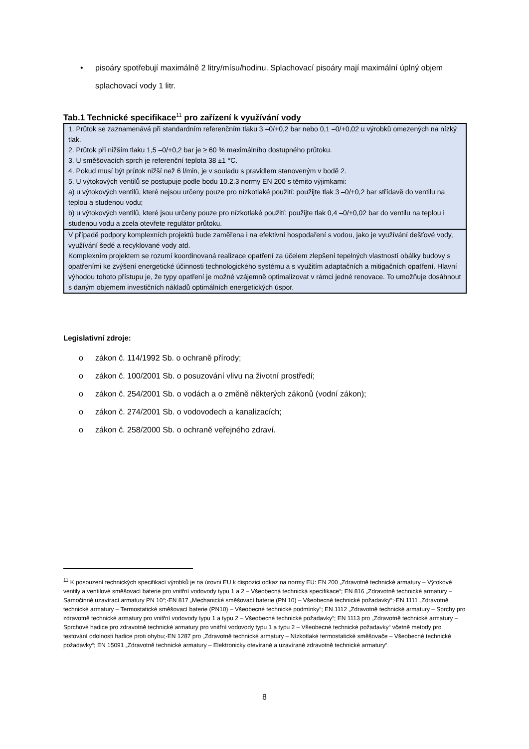• pisoáry spotřebují maximálně 2 litry/mísu/hodinu. Splachovací pisoáry mají maximální úplný objem splachovací vody 1 litr.
Tab.1 Technické specifikace<sup>11</sup> pro zařízení k využívání vody
| 1. Průtok se zaznamenává při standardním referenčním tlaku 3 –0/+0,2 bar nebo 0,1 –0/+0,02 u výrobků omezených na nízký tlak. 2. Průtok při nižším tlaku 1,5 –0/+0,2 bar je ≥ 60 % maximálního dostupného průtoku. 3. U směšovacích sprch je referenční teplota 38 ±1 °C. 4. Pokud musí být průtok nižší než 6 l/min, je v souladu s pravidlem stanoveným v bodě 2. 5. U výtokových ventilů se postupuje podle bodu 10.2.3 normy EN 200 s těmito výjimkami: a) u výtokových ventilů, které nejsou určeny pouze pro nízkotlaké použití: použijte tlak 3 –0/+0,2 bar střídavě do ventilu na teplou a studenou vodu; b) u výtokových ventilů, které jsou určeny pouze pro nízkotlaké použití: použijte tlak 0,4 –0/+0,02 bar do ventilu na teplou i studenou vodu a zcela otevřete regulátor průtoku. |
| V případě podpory komplexních projektů bude zaměřena i na efektivní hospodaření s vodou, jako je využívání dešťové vody, využívání šedé a recyklované vody atd. Komplexním projektem se rozumí koordinovaná realizace opatření za účelem zlepšení tepelných vlastností obálky budovy s opatřeními ke zvýšení energetické účinnosti technologického systému a s využitím adaptačních a mitigačních opatření. Hlavní výhodou tohoto přístupu je, že typy opatření je možné vzájemně optimalizovat v rámci jedné renovace. To umožňuje dosáhnout s daným objemem investičních nákladů optimálních energetických úspor. |
Legislativní zdroje:
o zákon č. 114/1992 Sb. o ochraně přírody;
o zákon č. 100/2001 Sb. o posuzování vlivu na životní prostředí;
o zákon č. 254/2001 Sb. o vodách a o změně některých zákonů (vodní zákon);
o zákon č. 274/2001 Sb. o vodovodech a kanalizacích;
o zákon č. 258/2000 Sb. o ochraně veřejného zdraví.
<sup>11</sup> K posouzení technických specifikací výrobků je na úrovni EU k dispozici odkaz na normy EU: EN 200 „Zdravotně technické armatury – Výtokové ventily a ventilové směšovací baterie pro vnitřní vodovody typu 1 a 2 – Všeobecná technická specifikace“; EN 816 „Zdravotně technické armatury – Samočinné uzavírací armatury PN 10“;·EN 817 „Mechanické směšovací baterie (PN 10) – Všeobecné technické požadavky“;·EN 1111 „Zdravotně technické armatury – Termostatické směšovací baterie (PN10) – Všeobecné technické podmínky“; EN 1112 „Zdravotně technické armatury – Sprchy pro zdravotně technické armatury pro vnitřní vodovody typu 1 a typu 2 – Všeobecné technické požadavky“; EN 1113 pro „Zdravotně technické armatury – Sprchové hadice pro zdravotně technické armatury pro vnitřní vodovody typu 1 a typu 2 – Všeobecné technické požadavky“ včetně metody pro testování odolnosti hadice proti ohybu;·EN 1287 pro „Zdravotně technické armatury – Nízkotlaké termostatické směšovače – Všeobecné technické požadavky“; EN 15091 „Zdravotně technické armatury – Elektronicky otevírané a uzavírané zdravotně technické armatury“.
8